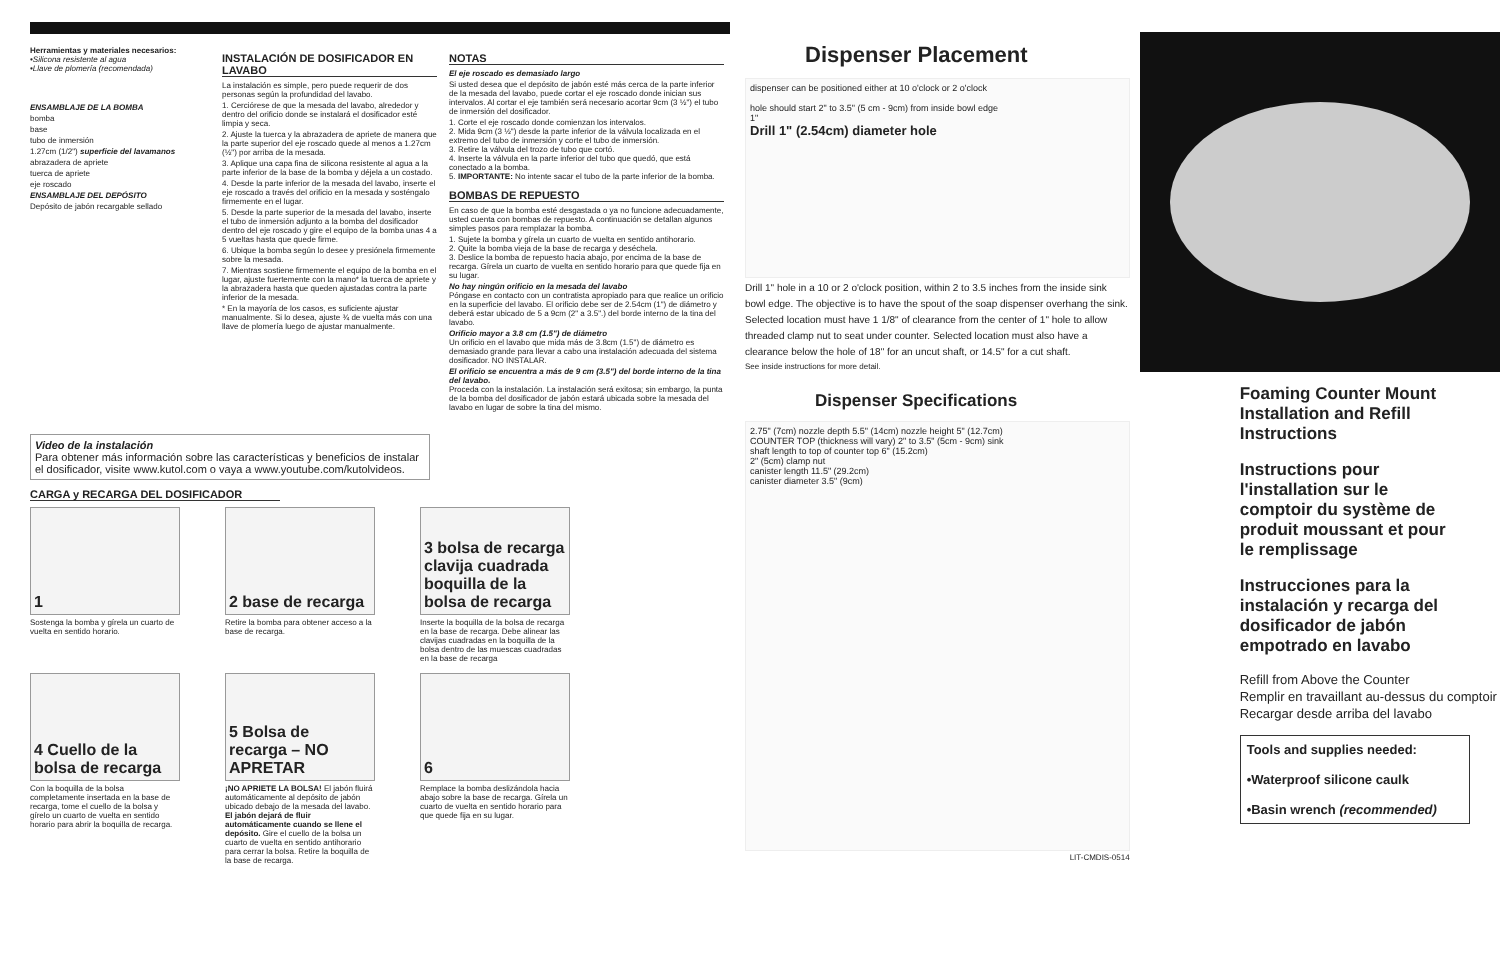Herramientas y materiales necesarios:
•Silicona resistente al agua
•Llave de plomería (recomendada)
ENSAMBLAJE DE LA BOMBA
bomba
base
tubo de inmersión
1.27cm (1/2") superficie del lavamanos
abrazadera de apriete
tuerca de apriete
eje roscado
ENSAMBLAJE DEL DEPÓSITO
Depósito de jabón recargable sellado
INSTALACIÓN DE DOSIFICADOR EN LAVABO
La instalación es simple, pero puede requerir de dos personas según la profundidad del lavabo.
1. Cerciórese de que la mesada del lavabo, alrededor y dentro del orificio donde se instalará el dosificador esté limpia y seca.
2. Ajuste la tuerca y la abrazadera de apriete de manera que la parte superior del eje roscado quede al menos a 1.27cm (½") por arriba de la mesada.
3. Aplique una capa fina de silicona resistente al agua a la parte inferior de la base de la bomba y déjela a un costado.
4. Desde la parte inferior de la mesada del lavabo, inserte el eje roscado a través del orificio en la mesada y sosténgalo firmemente en el lugar.
5. Desde la parte superior de la mesada del lavabo, inserte el tubo de inmersión adjunto a la bomba del dosificador dentro del eje roscado y gire el equipo de la bomba unas 4 a 5 vueltas hasta que quede firme.
6. Ubique la bomba según lo desee y presiónela firmemente sobre la mesada.
7. Mientras sostiene firmemente el equipo de la bomba en el lugar, ajuste fuertemente con la mano* la tuerca de apriete y la abrazadera hasta que queden ajustadas contra la parte inferior de la mesada.
* En la mayoría de los casos, es suficiente ajustar manualmente. Si lo desea, ajuste ¾ de vuelta más con una llave de plomería luego de ajustar manualmente.
NOTAS
El eje roscado es demasiado largo
Si usted desea que el depósito de jabón esté más cerca de la parte inferior de la mesada del lavabo, puede cortar el eje roscado donde inician sus intervalos. Al cortar el eje también será necesario acortar 9cm (3 ½") el tubo de inmersión del dosificador.
1. Corte el eje roscado donde comienzan los intervalos.
2. Mida 9cm (3 ½") desde la parte inferior de la válvula localizada en el extremo del tubo de inmersión y corte el tubo de inmersión.
3. Retire la válvula del trozo de tubo que cortó.
4. Inserte la válvula en la parte inferior del tubo que quedó, que está conectado a la bomba.
5. IMPORTANTE: No intente sacar el tubo de la parte inferior de la bomba.
BOMBAS DE REPUESTO
En caso de que la bomba esté desgastada o ya no funcione adecuadamente, usted cuenta con bombas de repuesto. A continuación se detallan algunos simples pasos para remplazar la bomba.
1. Sujete la bomba y gírela un cuarto de vuelta en sentido antihorario.
2. Quite la bomba vieja de la base de recarga y deséchela.
3. Deslice la bomba de repuesto hacia abajo, por encima de la base de recarga. Gírela un cuarto de vuelta en sentido horario para que quede fija en su lugar.
No hay ningún orificio en la mesada del lavabo
Póngase en contacto con un contratista apropiado para que realice un orificio en la superficie del lavabo. El orificio debe ser de 2.54cm (1") de diámetro y deberá estar ubicado de 5 a 9cm (2" a 3.5".) del borde interno de la tina del lavabo.
Orificio mayor a 3.8 cm (1.5") de diámetro
Un orificio en el lavabo que mida más de 3.8cm (1.5") de diámetro es demasiado grande para llevar a cabo una instalación adecuada del sistema dosificador. NO INSTALAR.
El orificio se encuentra a más de 9 cm (3.5") del borde interno de la tina del lavabo.
Proceda con la instalación. La instalación será exitosa; sin embargo, la punta de la bomba del dosificador de jabón estará ubicada sobre la mesada del lavabo en lugar de sobre la tina del mismo.
Video de la instalación
Para obtener más información sobre las características y beneficios de instalar el dosificador, visite www.kutol.com o vaya a www.youtube.com/kutolvideos.
CARGA y RECARGA DEL DOSIFICADOR
1
Sostenga la bomba y gírela un cuarto de vuelta en sentido horario.
2 base de recarga
Retire la bomba para obtener acceso a la base de recarga.
3 bolsa de recarga clavija cuadrada boquilla de la bolsa de recarga
Inserte la boquilla de la bolsa de recarga en la base de recarga. Debe alinear las clavijas cuadradas en la boquilla de la bolsa dentro de las muescas cuadradas en la base de recarga
4 Cuello de la bolsa de recarga
Con la boquilla de la bolsa completamente insertada en la base de recarga, tome el cuello de la bolsa y gírelo un cuarto de vuelta en sentido horario para abrir la boquilla de recarga.
5 Bolsa de recarga – NO APRETAR
¡NO APRIETE LA BOLSA! El jabón fluirá automáticamente al depósito de jabón ubicado debajo de la mesada del lavabo. El jabón dejará de fluir automáticamente cuando se llene el depósito. Gire el cuello de la bolsa un cuarto de vuelta en sentido antihorario para cerrar la bolsa. Retire la boquilla de la base de recarga.
6
Remplace la bomba deslizándola hacia abajo sobre la base de recarga. Gírela un cuarto de vuelta en sentido horario para que quede fija en su lugar.
Dispenser Placement
dispenser can be positioned either at 10 o'clock or 2 o'clock
hole should start 2" to 3.5" (5 cm - 9cm) from inside bowl edge
1"
Drill 1" (2.54cm) diameter hole
Drill 1" hole in a 10 or 2 o'clock position, within 2 to 3.5 inches from the inside sink bowl edge. The objective is to have the spout of the soap dispenser overhang the sink. Selected location must have 1 1/8" of clearance from the center of 1" hole to allow threaded clamp nut to seat under counter. Selected location must also have a clearance below the hole of 18" for an uncut shaft, or 14.5" for a cut shaft.
See inside instructions for more detail.
Dispenser Specifications
2.75" (7cm) nozzle depth 5.5" (14cm) nozzle height 5" (12.7cm)
COUNTER TOP (thickness will vary) 2" to 3.5" (5cm - 9cm) sink
shaft length to top of counter top 6" (15.2cm)
2" (5cm) clamp nut
canister length 11.5" (29.2cm)
canister diameter 3.5" (9cm)
LIT-CMDIS-0514
Foaming Counter Mount Installation and Refill Instructions
Instructions pour l'installation sur le comptoir du système de produit moussant et pour le remplissage
Instrucciones para la instalación y recarga del dosificador de jabón empotrado en lavabo
Refill from Above the Counter
Remplir en travaillant au-dessus du comptoir
Recargar desde arriba del lavabo
Tools and supplies needed:
•Waterproof silicone caulk
•Basin wrench (recommended)